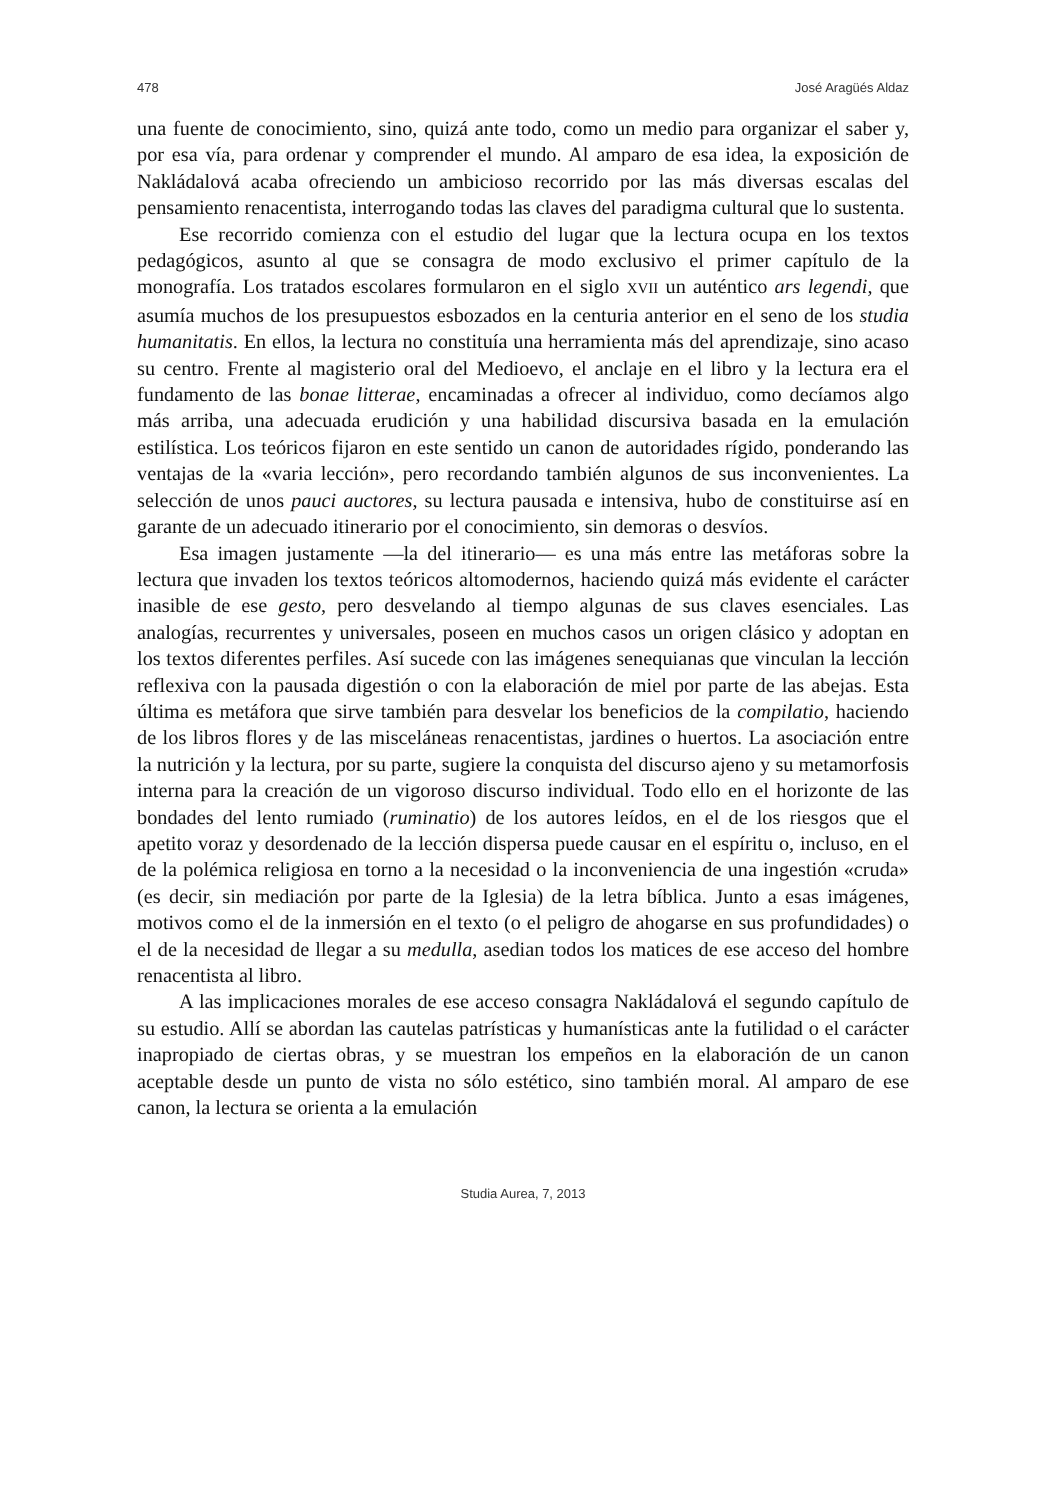478 José Aragüés Aldaz
una fuente de conocimiento, sino, quizá ante todo, como un medio para organizar el saber y, por esa vía, para ordenar y comprender el mundo. Al amparo de esa idea, la exposición de Nakládalová acaba ofreciendo un ambicioso recorrido por las más diversas escalas del pensamiento renacentista, interrogando todas las claves del paradigma cultural que lo sustenta.
Ese recorrido comienza con el estudio del lugar que la lectura ocupa en los textos pedagógicos, asunto al que se consagra de modo exclusivo el primer capítulo de la monografía. Los tratados escolares formularon en el siglo XVII un auténtico ars legendi, que asumía muchos de los presupuestos esbozados en la centuria anterior en el seno de los studia humanitatis. En ellos, la lectura no constituía una herramienta más del aprendizaje, sino acaso su centro. Frente al magisterio oral del Medioevo, el anclaje en el libro y la lectura era el fundamento de las bonae litterae, encaminadas a ofrecer al individuo, como decíamos algo más arriba, una adecuada erudición y una habilidad discursiva basada en la emulación estilística. Los teóricos fijaron en este sentido un canon de autoridades rígido, ponderando las ventajas de la «varia lección», pero recordando también algunos de sus inconvenientes. La selección de unos pauci auctores, su lectura pausada e intensiva, hubo de constituirse así en garante de un adecuado itinerario por el conocimiento, sin demoras o desvíos.
Esa imagen justamente —la del itinerario— es una más entre las metáforas sobre la lectura que invaden los textos teóricos altomodernos, haciendo quizá más evidente el carácter inasible de ese gesto, pero desvelando al tiempo algunas de sus claves esenciales. Las analogías, recurrentes y universales, poseen en muchos casos un origen clásico y adoptan en los textos diferentes perfiles. Así sucede con las imágenes senequianas que vinculan la lección reflexiva con la pausada digestión o con la elaboración de miel por parte de las abejas. Esta última es metáfora que sirve también para desvelar los beneficios de la compilatio, haciendo de los libros flores y de las misceláneas renacentistas, jardines o huertos. La asociación entre la nutrición y la lectura, por su parte, sugiere la conquista del discurso ajeno y su metamorfosis interna para la creación de un vigoroso discurso individual. Todo ello en el horizonte de las bondades del lento rumiado (ruminatio) de los autores leídos, en el de los riesgos que el apetito voraz y desordenado de la lección dispersa puede causar en el espíritu o, incluso, en el de la polémica religiosa en torno a la necesidad o la inconveniencia de una ingestión «cruda» (es decir, sin mediación por parte de la Iglesia) de la letra bíblica. Junto a esas imágenes, motivos como el de la inmersión en el texto (o el peligro de ahogarse en sus profundidades) o el de la necesidad de llegar a su medulla, asedian todos los matices de ese acceso del hombre renacentista al libro.
A las implicaciones morales de ese acceso consagra Nakládalová el segundo capítulo de su estudio. Allí se abordan las cautelas patrísticas y humanísticas ante la futilidad o el carácter inapropiado de ciertas obras, y se muestran los empeños en la elaboración de un canon aceptable desde un punto de vista no sólo estético, sino también moral. Al amparo de ese canon, la lectura se orienta a la emulación
Studia Aurea, 7, 2013